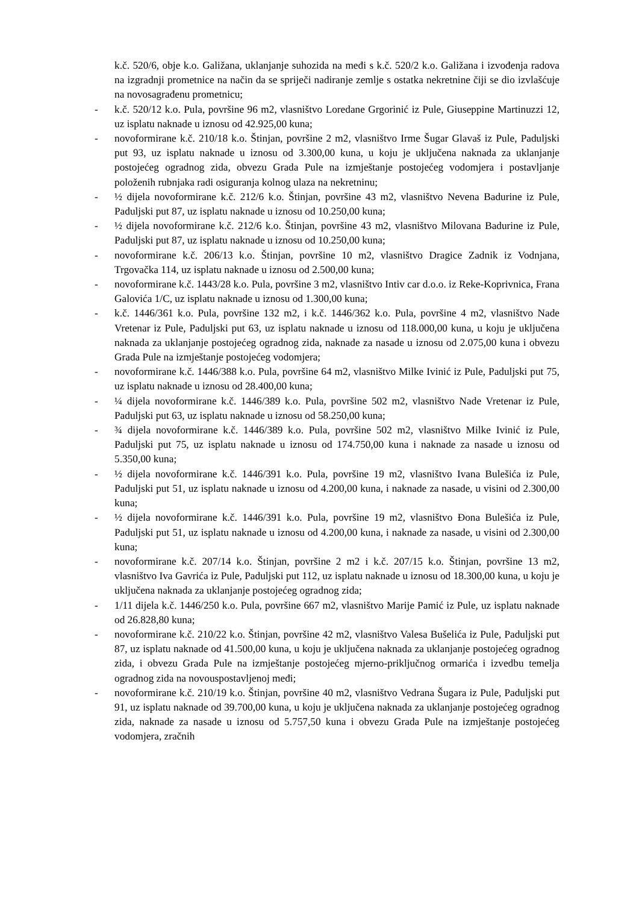k.č. 520/6, obje k.o. Galižana, uklanjanje suhozida na međi s k.č. 520/2 k.o. Galižana i izvođenja radova na izgradnji prometnice na način da se spriječi nadiranje zemlje s ostatka nekretnine čiji se dio izvlašćuje na novosagrađenu prometnicu;
- k.č. 520/12 k.o. Pula, površine 96 m2, vlasništvo Loredane Grgorinić iz Pule, Giuseppine Martinuzzi 12, uz isplatu naknade u iznosu od 42.925,00 kuna;
- novoformirane k.č. 210/18 k.o. Štinjan, površine 2 m2, vlasništvo Irme Šugar Glavaš iz Pule, Paduljski put 93, uz isplatu naknade u iznosu od 3.300,00 kuna, u koju je uključena naknada za uklanjanje postojećeg ogradnog zida, obvezu Grada Pule na izmještanje postojećeg vodomjera i postavljanje položenih rubnjaka radi osiguranja kolnog ulaza na nekretninu;
- ½ dijela novoformirane k.č. 212/6 k.o. Štinjan, površine 43 m2, vlasništvo Nevena Badurine iz Pule, Paduljski put 87, uz isplatu naknade u iznosu od 10.250,00 kuna;
- ½ dijela novoformirane k.č. 212/6 k.o. Štinjan, površine 43 m2, vlasništvo Milovana Badurine iz Pule, Paduljski put 87, uz isplatu naknade u iznosu od 10.250,00 kuna;
- novoformirane k.č. 206/13 k.o. Štinjan, površine 10 m2, vlasništvo Dragice Zadnik iz Vodnjana, Trgovačka 114, uz isplatu naknade u iznosu od 2.500,00 kuna;
- novoformirane k.č. 1443/28 k.o. Pula, površine 3 m2, vlasništvo Intiv car d.o.o. iz Reke-Koprivnica, Frana Galovića 1/C, uz isplatu naknade u iznosu od 1.300,00 kuna;
- k.č. 1446/361 k.o. Pula, površine 132 m2, i k.č. 1446/362 k.o. Pula, površine 4 m2, vlasništvo Nade Vretenar iz Pule, Paduljski put 63, uz isplatu naknade u iznosu od 118.000,00 kuna, u koju je uključena naknada za uklanjanje postojećeg ogradnog zida, naknade za nasade u iznosu od 2.075,00 kuna i obvezu Grada Pule na izmještanje postojećeg vodomjera;
- novoformirane k.č. 1446/388 k.o. Pula, površine 64 m2, vlasništvo Milke Ivinić iz Pule, Paduljski put 75, uz isplatu naknade u iznosu od 28.400,00 kuna;
- ¼ dijela novoformirane k.č. 1446/389 k.o. Pula, površine 502 m2, vlasništvo Nade Vretenar iz Pule, Paduljski put 63, uz isplatu naknade u iznosu od 58.250,00 kuna;
- ¾ dijela novoformirane k.č. 1446/389 k.o. Pula, površine 502 m2, vlasništvo Milke Ivinić iz Pule, Paduljski put 75, uz isplatu naknade u iznosu od 174.750,00 kuna i naknade za nasade u iznosu od 5.350,00 kuna;
- ½ dijela novoformirane k.č. 1446/391 k.o. Pula, površine 19 m2, vlasništvo Ivana Bulešića iz Pule, Paduljski put 51, uz isplatu naknade u iznosu od 4.200,00 kuna, i naknade za nasade, u visini od 2.300,00 kuna;
- ½ dijela novoformirane k.č. 1446/391 k.o. Pula, površine 19 m2, vlasništvo Đona Bulešića iz Pule, Paduljski put 51, uz isplatu naknade u iznosu od 4.200,00 kuna, i naknade za nasade, u visini od 2.300,00 kuna;
- novoformirane k.č. 207/14 k.o. Štinjan, površine 2 m2 i k.č. 207/15 k.o. Štinjan, površine 13 m2, vlasništvo Iva Gavrića iz Pule, Paduljski put 112, uz isplatu naknade u iznosu od 18.300,00 kuna, u koju je uključena naknada za uklanjanje postojećeg ogradnog zida;
- 1/11 dijela k.č. 1446/250 k.o. Pula, površine 667 m2, vlasništvo Marije Pamić iz Pule, uz isplatu naknade od 26.828,80 kuna;
- novoformirane k.č. 210/22 k.o. Štinjan, površine 42 m2, vlasništvo Valesa Bušelića iz Pule, Paduljski put 87, uz isplatu naknade od 41.500,00 kuna, u koju je uključena naknada za uklanjanje postojećeg ogradnog zida, i obvezu Grada Pule na izmještanje postojećeg mjerno-priključnog ormarića i izvedbu temelja ogradnog zida na novouspostavljenoj međi;
- novoformirane k.č. 210/19 k.o. Štinjan, površine 40 m2, vlasništvo Vedrana Šugara iz Pule, Paduljski put 91, uz isplatu naknade od 39.700,00 kuna, u koju je uključena naknada za uklanjanje postojećeg ogradnog zida, naknade za nasade u iznosu od 5.757,50 kuna i obvezu Grada Pule na izmještanje postojećeg vodomjera, zračnih